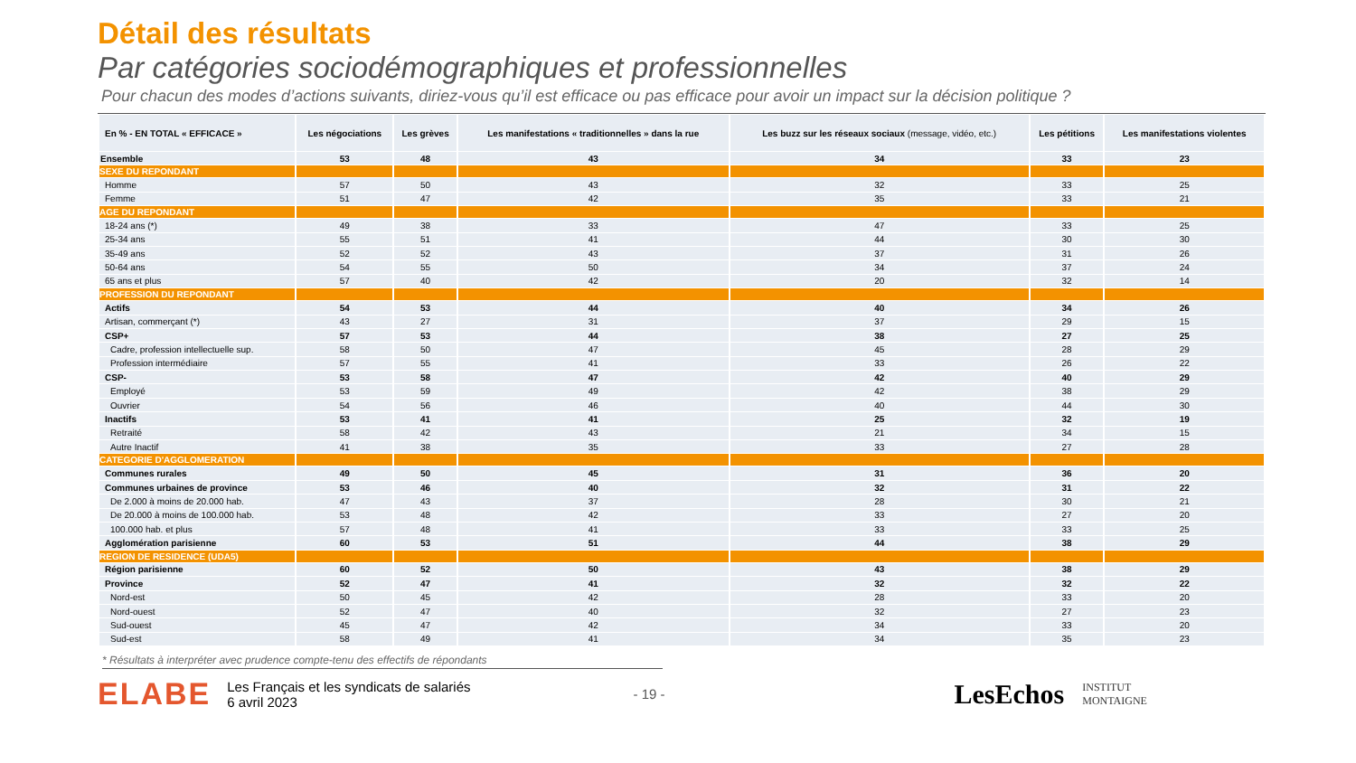Détail des résultats
Par catégories sociodémographiques et professionnelles
Pour chacun des modes d’actions suivants, diriez-vous qu’il est efficace ou pas efficace pour avoir un impact sur la décision politique ?
| En % - EN TOTAL « EFFICACE » | Les négociations | Les grèves | Les manifestations « traditionnelles » dans la rue | Les buzz sur les réseaux sociaux (message, vidéo, etc.) | Les pétitions | Les manifestations violentes |
| --- | --- | --- | --- | --- | --- | --- |
| Ensemble | 53 | 48 | 43 | 34 | 33 | 23 |
| SEXE DU REPONDANT | | | | | | |
| Homme | 57 | 50 | 43 | 32 | 33 | 25 |
| Femme | 51 | 47 | 42 | 35 | 33 | 21 |
| AGE DU REPONDANT | | | | | | |
| 18-24 ans (*) | 49 | 38 | 33 | 47 | 33 | 25 |
| 25-34 ans | 55 | 51 | 41 | 44 | 30 | 30 |
| 35-49 ans | 52 | 52 | 43 | 37 | 31 | 26 |
| 50-64 ans | 54 | 55 | 50 | 34 | 37 | 24 |
| 65 ans et plus | 57 | 40 | 42 | 20 | 32 | 14 |
| PROFESSION DU REPONDANT | | | | | | |
| Actifs | 54 | 53 | 44 | 40 | 34 | 26 |
| Artisan, commerçant (*) | 43 | 27 | 31 | 37 | 29 | 15 |
| CSP+ | 57 | 53 | 44 | 38 | 27 | 25 |
| Cadre, profession intellectuelle sup. | 58 | 50 | 47 | 45 | 28 | 29 |
| Profession intermédiaire | 57 | 55 | 41 | 33 | 26 | 22 |
| CSP- | 53 | 58 | 47 | 42 | 40 | 29 |
| Employé | 53 | 59 | 49 | 42 | 38 | 29 |
| Ouvrier | 54 | 56 | 46 | 40 | 44 | 30 |
| Inactifs | 53 | 41 | 41 | 25 | 32 | 19 |
| Retraité | 58 | 42 | 43 | 21 | 34 | 15 |
| Autre Inactif | 41 | 38 | 35 | 33 | 27 | 28 |
| CATEGORIE D'AGGLOMERATION | | | | | | |
| Communes rurales | 49 | 50 | 45 | 31 | 36 | 20 |
| Communes urbaines de province | 53 | 46 | 40 | 32 | 31 | 22 |
| De 2.000 à moins de 20.000 hab. | 47 | 43 | 37 | 28 | 30 | 21 |
| De 20.000 à moins de 100.000 hab. | 53 | 48 | 42 | 33 | 27 | 20 |
| 100.000 hab. et plus | 57 | 48 | 41 | 33 | 33 | 25 |
| Agglomération parisienne | 60 | 53 | 51 | 44 | 38 | 29 |
| REGION DE RESIDENCE (UDA5) | | | | | | |
| Région parisienne | 60 | 52 | 50 | 43 | 38 | 29 |
| Province | 52 | 47 | 41 | 32 | 32 | 22 |
| Nord-est | 50 | 45 | 42 | 28 | 33 | 20 |
| Nord-ouest | 52 | 47 | 40 | 32 | 27 | 23 |
| Sud-ouest | 45 | 47 | 42 | 34 | 33 | 20 |
| Sud-est | 58 | 49 | 41 | 34 | 35 | 23 |
* Résultats à interpréter avec prudence compte-tenu des effectifs de répondants
ELABE
Les Français et les syndicats de salariés
6 avril 2023
- 19 - LesEchos INSTITUT
MONTAIGNE